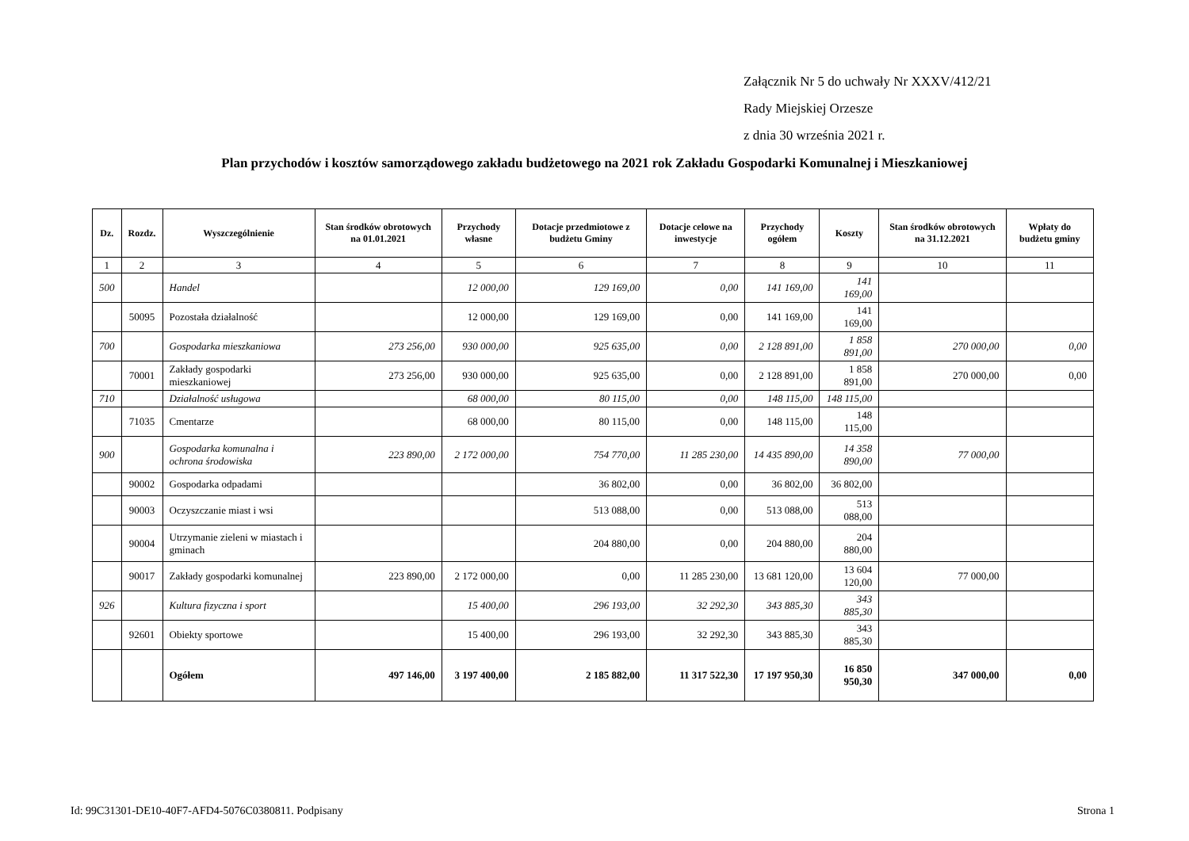Załącznik Nr 5 do uchwały Nr XXXV/412/21
Rady Miejskiej Orzesze
z dnia 30 września 2021 r.
Plan przychodów i kosztów samorządowego zakładu budżetowego na 2021 rok Zakładu Gospodarki Komunalnej i Mieszkaniowej
| Dz. | Rozdz. | Wyszczególnienie | Stan środków obrotowych na 01.01.2021 | Przychody własne | Dotacje przedmiotowe z budżetu Gminy | Dotacje celowe na inwestycje | Przychody ogółem | Koszty | Stan środków obrotowych na 31.12.2021 | Wpłaty do budżetu gminy |
| --- | --- | --- | --- | --- | --- | --- | --- | --- | --- | --- |
| 1 | 2 | 3 | 4 | 5 | 6 | 7 | 8 | 9 | 10 | 11 |
| 500 | | Handel | | 12 000,00 | 129 169,00 | 0,00 | 141 169,00 | 141 169,00 | | |
| | 50095 | Pozostała działalność | | 12 000,00 | 129 169,00 | 0,00 | 141 169,00 | 141 169,00 | | |
| 700 | | Gospodarka mieszkaniowa | 273 256,00 | 930 000,00 | 925 635,00 | 0,00 | 2 128 891,00 | 1 858 891,00 | 270 000,00 | 0,00 |
| | 70001 | Zakłady gospodarki mieszkaniowej | 273 256,00 | 930 000,00 | 925 635,00 | 0,00 | 2 128 891,00 | 1 858 891,00 | 270 000,00 | 0,00 |
| 710 | | Działalność usługowa | | 68 000,00 | 80 115,00 | 0,00 | 148 115,00 | 148 115,00 | | |
| | 71035 | Cmentarze | | 68 000,00 | 80 115,00 | 0,00 | 148 115,00 | 148 115,00 | | |
| 900 | | Gospodarka komunalna i ochrona środowiska | 223 890,00 | 2 172 000,00 | 754 770,00 | 11 285 230,00 | 14 435 890,00 | 14 358 890,00 | 77 000,00 | |
| | 90002 | Gospodarka odpadami | | | 36 802,00 | 0,00 | 36 802,00 | 36 802,00 | | |
| | 90003 | Oczyszczanie miast i wsi | | | 513 088,00 | 0,00 | 513 088,00 | 513 088,00 | | |
| | 90004 | Utrzymanie zieleni w miastach i gminach | | | 204 880,00 | 0,00 | 204 880,00 | 204 880,00 | | |
| | 90017 | Zakłady gospodarki komunalnej | 223 890,00 | 2 172 000,00 | 0,00 | 11 285 230,00 | 13 681 120,00 | 13 604 120,00 | 77 000,00 | |
| 926 | | Kultura fizyczna i sport | | 15 400,00 | 296 193,00 | 32 292,30 | 343 885,30 | 343 885,30 | | |
| | 92601 | Obiekty sportowe | | 15 400,00 | 296 193,00 | 32 292,30 | 343 885,30 | 343 885,30 | | |
| | | Ogółem | 497 146,00 | 3 197 400,00 | 2 185 882,00 | 11 317 522,30 | 17 197 950,30 | 16 850 950,30 | 347 000,00 | 0,00 |
Id: 99C31301-DE10-40F7-AFD4-5076C0380811. Podpisany Strona 1